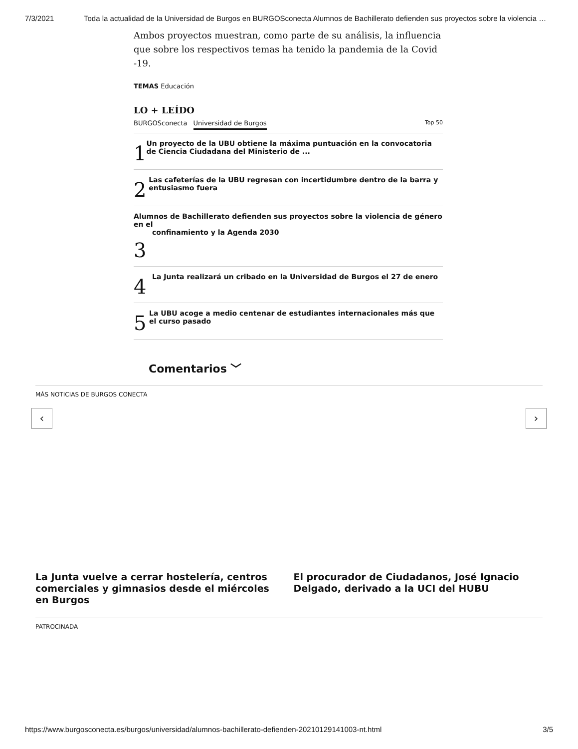7/3/2021 Toda la actualidad de la Universidad de Burgos en BURGOSconecta Alumnos de Bachillerato defienden sus proyectos sobre la violencia …
Ambos proyectos muestran, como parte de su análisis, la influencia que sobre los respectivos temas ha tenido la pandemia de la Covid -19.
TEMAS Educación
LO + LEÍDO
BURGOSconecta Universidad de Burgos Top 50
1 Un proyecto de la UBU obtiene la máxima puntuación en la convocatoria de Ciencia Ciudadana del Ministerio de ...
2 Las cafeterías de la UBU regresan con incertidumbre dentro de la barra y entusiasmo fuera
Alumnos de Bachillerato defienden sus proyectos sobre la violencia de género en el
confinamiento y la Agenda 2030
3
4 La Junta realizará un cribado en la Universidad de Burgos el 27 de enero
5 La UBU acoge a medio centenar de estudiantes internacionales más que el curso pasado
Comentarios ﹀
MÁS NOTICIAS DE BURGOS CONECTA
‹ ›
La Junta vuelve a cerrar hostelería, centros comerciales y gimnasios desde el miércoles en Burgos
El procurador de Ciudadanos, José Ignacio Delgado, derivado a la UCI del HUBU
PATROCINADA
https://www.burgosconecta.es/burgos/universidad/alumnos-bachillerato-defienden-20210129141003-nt.html 3/5